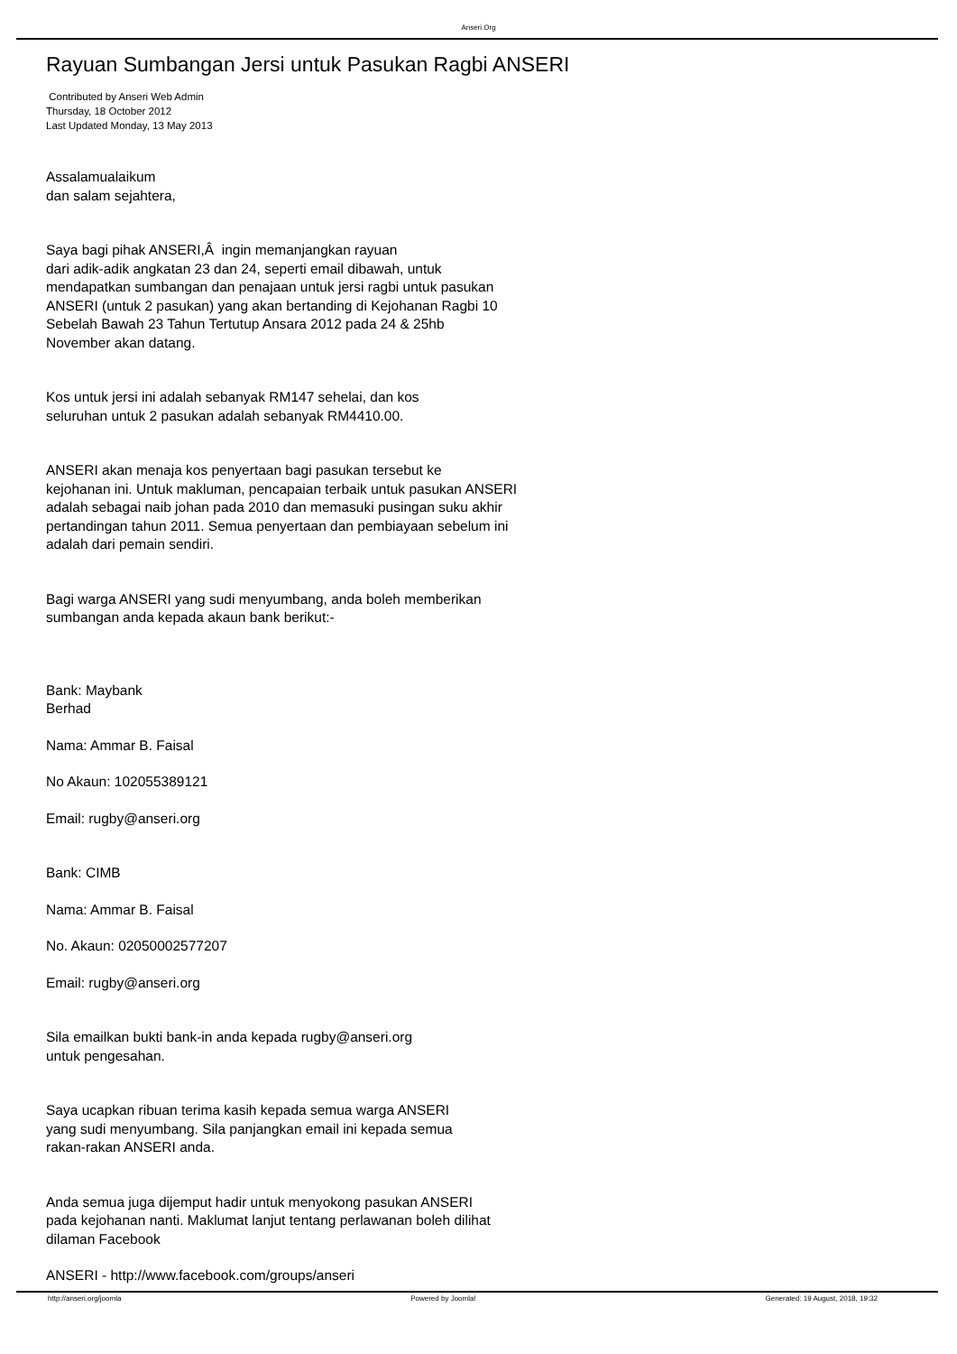Anseri.Org
Rayuan Sumbangan Jersi untuk Pasukan Ragbi ANSERI
Contributed by Anseri Web Admin
Thursday, 18 October 2012
Last Updated Monday, 13 May 2013
Assalamualaikum
dan salam sejahtera,
Saya bagi pihak ANSERI,Â ingin memanjangkan rayuan
dari adik-adik angkatan 23 dan 24, seperti email dibawah, untuk
mendapatkan sumbangan dan penajaan untuk jersi ragbi untuk pasukan
ANSERI (untuk 2 pasukan) yang akan bertanding di Kejohanan Ragbi 10
Sebelah Bawah 23 Tahun Tertutup Ansara 2012 pada 24 & 25hb
November akan datang.
Kos untuk jersi ini adalah sebanyak RM147 sehelai, dan kos
seluruhan untuk 2 pasukan adalah sebanyak RM4410.00.
ANSERI akan menaja kos penyertaan bagi pasukan tersebut ke
kejohanan ini. Untuk makluman, pencapaian terbaik untuk pasukan ANSERI
adalah sebagai naib johan pada 2010 dan memasuki pusingan suku akhir
pertandingan tahun 2011. Semua penyertaan dan pembiayaan sebelum ini
adalah dari pemain sendiri.
Bagi warga ANSERI yang sudi menyumbang, anda boleh memberikan
sumbangan anda kepada akaun bank berikut:-
Bank: Maybank
Berhad
Nama: Ammar B. Faisal
No Akaun: 102055389121
Email: rugby@anseri.org
Bank: CIMB
Nama: Ammar B. Faisal
No. Akaun: 02050002577207
Email: rugby@anseri.org
Sila emailkan bukti bank-in anda kepada rugby@anseri.org
untuk pengesahan.
Saya ucapkan ribuan terima kasih kepada semua warga ANSERI
yang sudi menyumbang. Sila panjangkan email ini kepada semua
rakan-rakan ANSERI anda.
Anda semua juga dijemput hadir untuk menyokong pasukan ANSERI
pada kejohanan nanti. Maklumat lanjut tentang perlawanan boleh dilihat
dilaman Facebook
ANSERI - http://www.facebook.com/groups/anseri
http://anseri.org/joomla Powered by Joomla! Generated: 19 August, 2018, 19:32